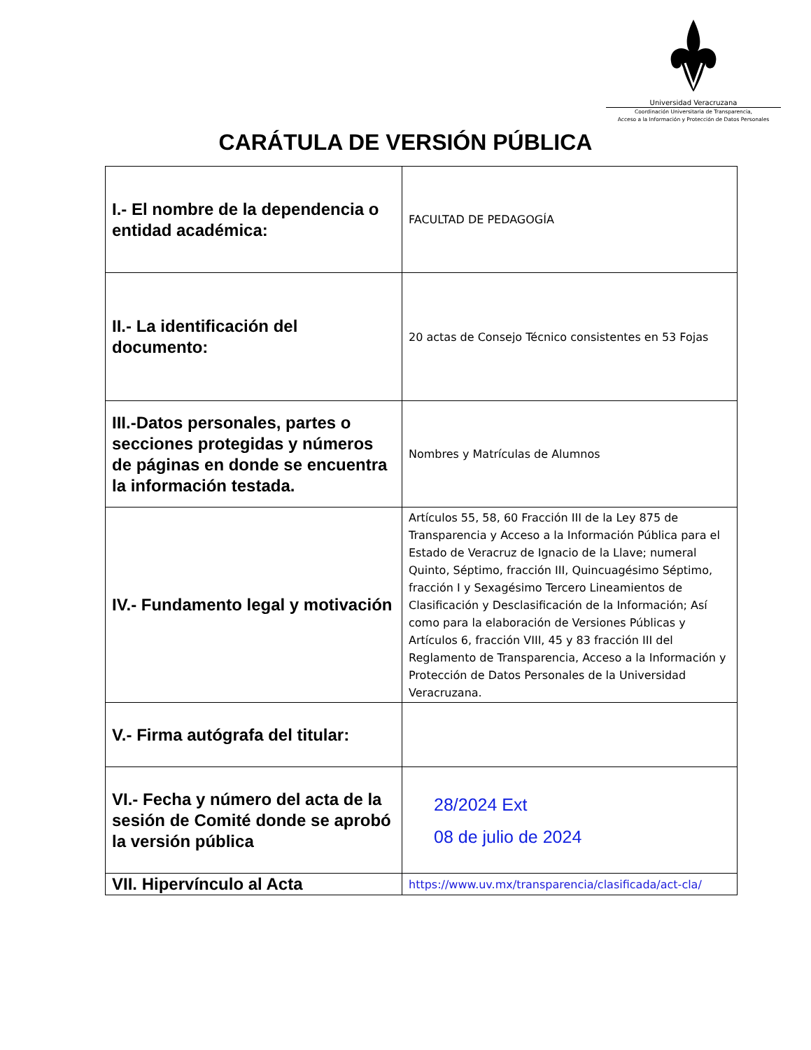Universidad Veracruzana
Coordinación Universitaria de Transparencia,
Acceso a la Información y Protección de Datos Personales
CARÁTULA DE VERSIÓN PÚBLICA
| I.- El nombre de la dependencia o entidad académica: | FACULTAD DE PEDAGOGÍA |
| II.- La identificación del documento: | 20 actas de Consejo Técnico consistentes en 53 Fojas |
| III.-Datos personales, partes o secciones protegidas y números de páginas en donde se encuentra la información testada. | Nombres y Matrículas de Alumnos |
| IV.- Fundamento legal y motivación | Artículos 55, 58, 60 Fracción III de la Ley 875 de Transparencia y Acceso a la Información Pública para el Estado de Veracruz de Ignacio de la Llave; numeral Quinto, Séptimo, fracción III, Quincuagésimo Séptimo, fracción I y Sexagésimo Tercero Lineamientos de Clasificación y Desclasificación de la Información; Así como para la elaboración de Versiones Públicas y Artículos 6, fracción VIII, 45 y 83 fracción III del Reglamento de Transparencia, Acceso a la Información y Protección de Datos Personales de la Universidad Veracruzana. |
| V.- Firma autógrafa del titular: | |
| VI.- Fecha y número del acta de la sesión de Comité donde se aprobó la versión pública | 28/2024 Ext 08 de julio de 2024 |
| VII. Hipervínculo al Acta | https://www.uv.mx/transparencia/clasificada/act-cla/ |